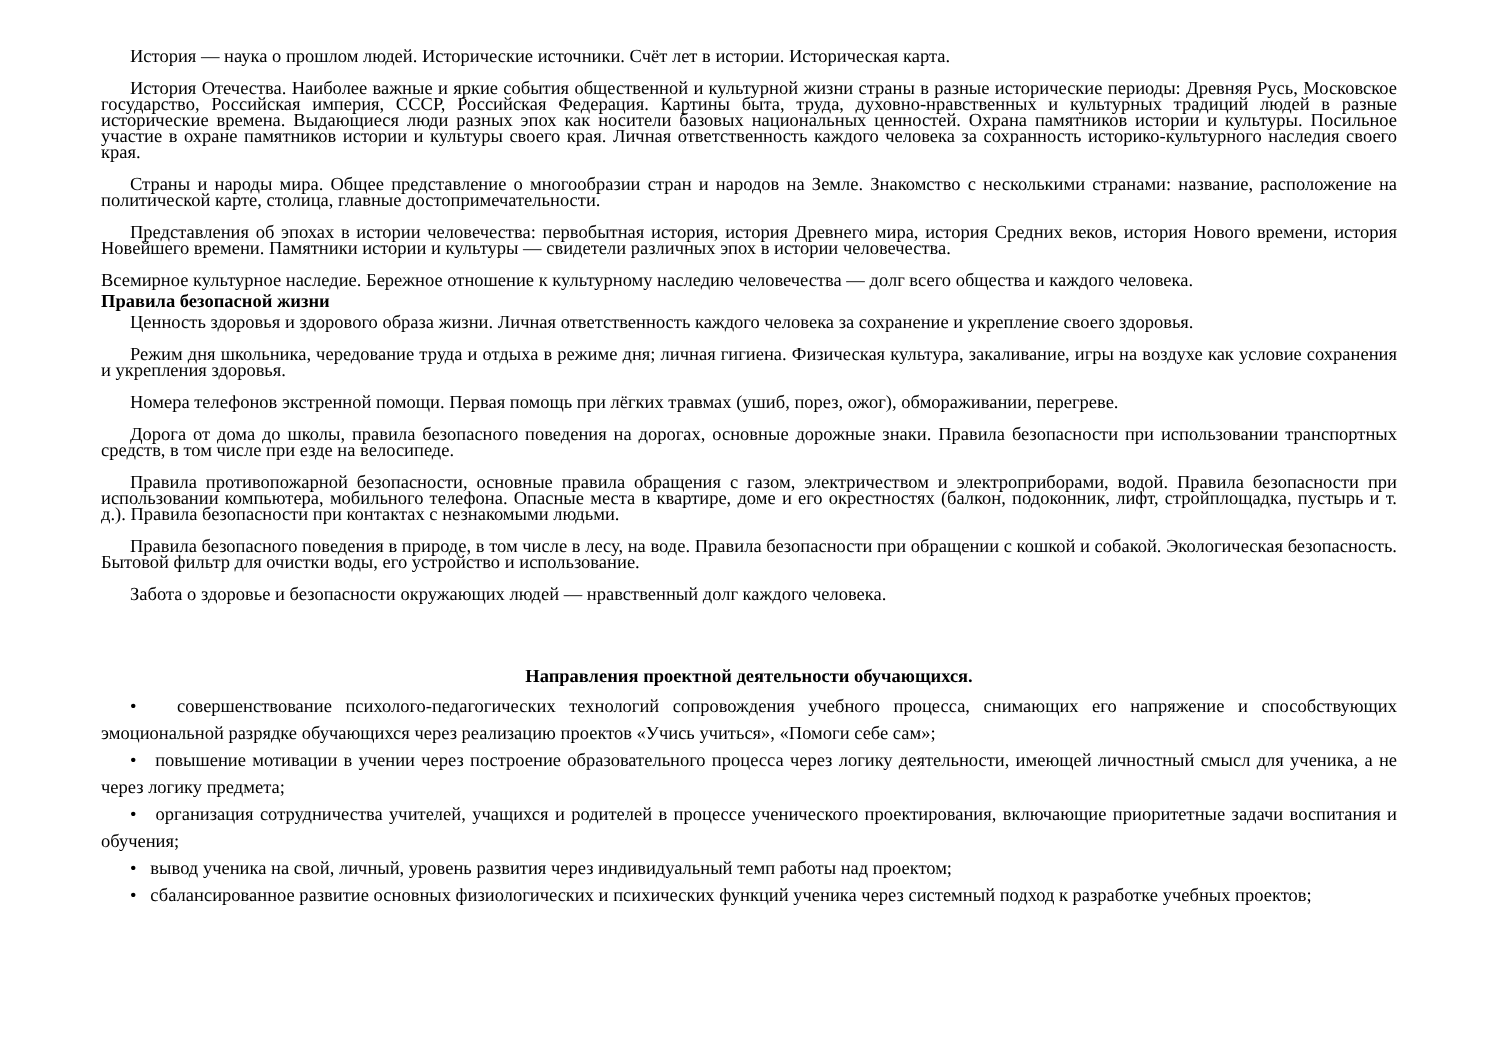История — наука о прошлом людей. Исторические источники. Счёт лет в истории. Историческая карта.
История Отечества. Наиболее важные и яркие события общественной и культурной жизни страны в разные исторические периоды: Древняя Русь, Московское государство, Российская империя, СССР, Российская Федерация. Картины быта, труда, духовно-нравственных и культурных традиций людей в разные исторические времена. Выдающиеся люди разных эпох как носители базовых национальных ценностей. Охрана памятников истории и культуры. Посильное участие в охране памятников истории и культуры своего края. Личная ответственность каждого человека за сохранность историко-культурного наследия своего края.
Страны и народы мира. Общее представление о многообразии стран и народов на Земле. Знакомство с несколькими странами: название, расположение на политической карте, столица, главные достопримечательности.
Представления об эпохах в истории человечества: первобытная история, история Древнего мира, история Средних веков, история Нового времени, история Новейшего времени. Памятники истории и культуры — свидетели различных эпох в истории человечества.
Всемирное культурное наследие. Бережное отношение к культурному наследию человечества — долг всего общества и каждого человека.
Правила безопасной жизни
Ценность здоровья и здорового образа жизни. Личная ответственность каждого человека за сохранение и укрепление своего здоровья.
Режим дня школьника, чередование труда и отдыха в режиме дня; личная гигиена. Физическая культура, закаливание, игры на воздухе как условие сохранения и укрепления здоровья.
Номера телефонов экстренной помощи. Первая помощь при лёгких травмах (ушиб, порез, ожог), обмораживании, перегреве.
Дорога от дома до школы, правила безопасного поведения на дорогах, основные дорожные знаки. Правила безопасности при использовании транспортных средств, в том числе при езде на велосипеде.
Правила противопожарной безопасности, основные правила обращения с газом, электричеством и электроприборами, водой. Правила безопасности при использовании компьютера, мобильного телефона. Опасные места в квартире, доме и его окрестностях (балкон, подоконник, лифт, стройплощадка, пустырь и т. д.). Правила безопасности при контактах с незнакомыми людьми.
Правила безопасного поведения в природе, в том числе в лесу, на воде. Правила безопасности при обращении с кошкой и собакой. Экологическая безопасность. Бытовой фильтр для очистки воды, его устройство и использование.
Забота о здоровье и безопасности окружающих людей — нравственный долг каждого человека.
Направления проектной деятельности обучающихся.
• совершенствование психолого-педагогических технологий сопровождения учебного процесса, снимающих его напряжение и способствующих эмоциональной разрядке обучающихся через реализацию проектов «Учись учиться», «Помоги себе сам»;
• повышение мотивации в учении через построение образовательного процесса через логику деятельности, имеющей личностный смысл для ученика, а не через логику предмета;
• организация сотрудничества учителей, учащихся и родителей в процессе ученического проектирования, включающие приоритетные задачи воспитания и обучения;
• вывод ученика на свой, личный, уровень развития через индивидуальный темп работы над проектом;
• сбалансированное развитие основных физиологических и психических функций ученика через системный подход к разработке учебных проектов;